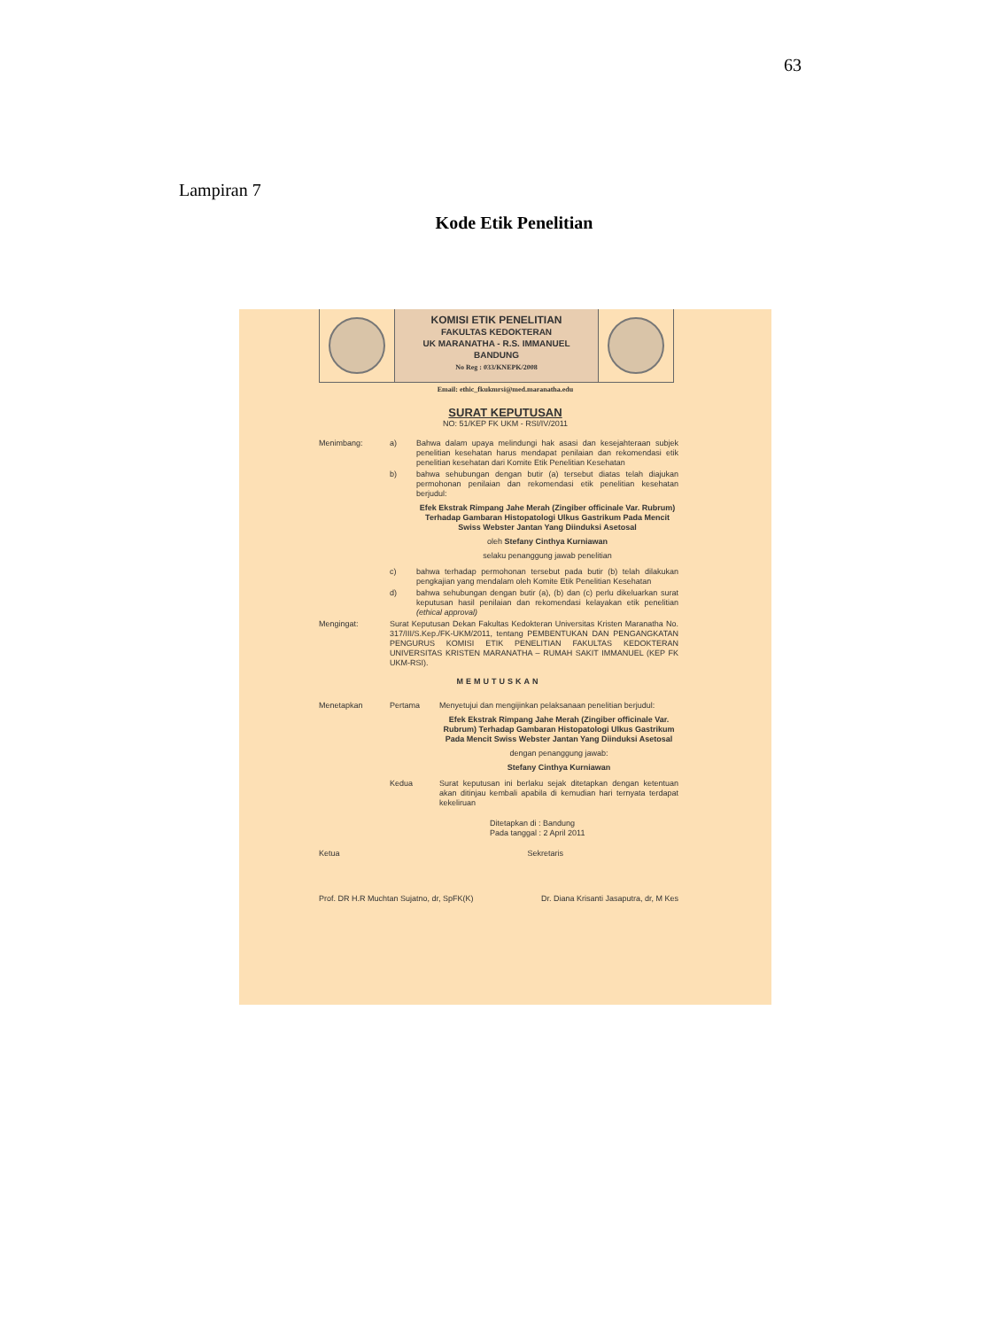63
Lampiran 7
Kode Etik Penelitian
KOMISI ETIK PENELITIAN
FAKULTAS KEDOKTERAN
UK MARANATHA - R.S. IMMANUEL
BANDUNG
No Reg : 033/KNEPK/2008
Email: ethic_fkukmrsi@med.maranatha.edu
SURAT KEPUTUSAN
NO: 51/KEP FK UKM - RSI/IV/2011
Menimbang: a) Bahwa dalam upaya melindungi hak asasi dan kesejahteraan subjek penelitian kesehatan harus mendapat penilaian dan rekomendasi etik penelitian kesehatan dari Komite Etik Penelitian Kesehatan
b) bahwa sehubungan dengan butir (a) tersebut diatas telah diajukan permohonan penilaian dan rekomendasi etik penelitian kesehatan berjudul:
Efek Ekstrak Rimpang Jahe Merah (Zingiber officinale Var. Rubrum) Terhadap Gambaran Histopatologi Ulkus Gastrikum Pada Mencit Swiss Webster Jantan Yang Diinduksi Asetosal
oleh Stefany Cinthya Kurniawan
selaku penanggung jawab penelitian
c) bahwa terhadap permohonan tersebut pada butir (b) telah dilakukan pengkajian yang mendalam oleh Komite Etik Penelitian Kesehatan
d) bahwa sehubungan dengan butir (a), (b) dan (c) perlu dikeluarkan surat keputusan hasil penilaian dan rekomendasi kelayakan etik penelitian (ethical approval)
Mengingat: Surat Keputusan Dekan Fakultas Kedokteran Universitas Kristen Maranatha No. 317/III/S.Kep./FK-UKM/2011, tentang PEMBENTUKAN DAN PENGANGKATAN PENGURUS KOMISI ETIK PENELITIAN FAKULTAS KEDOKTERAN UNIVERSITAS KRISTEN MARANATHA – RUMAH SAKIT IMMANUEL (KEP FK UKM-RSI).
MEMUTUSKAN
Menetapkan Pertama Menyetujui dan mengijinkan pelaksanaan penelitian berjudul:
Efek Ekstrak Rimpang Jahe Merah (Zingiber officinale Var. Rubrum) Terhadap Gambaran Histopatologi Ulkus Gastrikum Pada Mencit Swiss Webster Jantan Yang Diinduksi Asetosal
dengan penanggung jawab:
Stefany Cinthya Kurniawan
Kedua Surat keputusan ini berlaku sejak ditetapkan dengan ketentuan akan ditinjau kembali apabila di kemudian hari ternyata terdapat kekeliruan
Ditetapkan di : Bandung
Pada tanggal : 2 April 2011
Ketua Sekretaris
Prof. DR H.R Muchtan Sujatno, dr, SpFK(K) Dr. Diana Krisanti Jasaputra, dr, M Kes